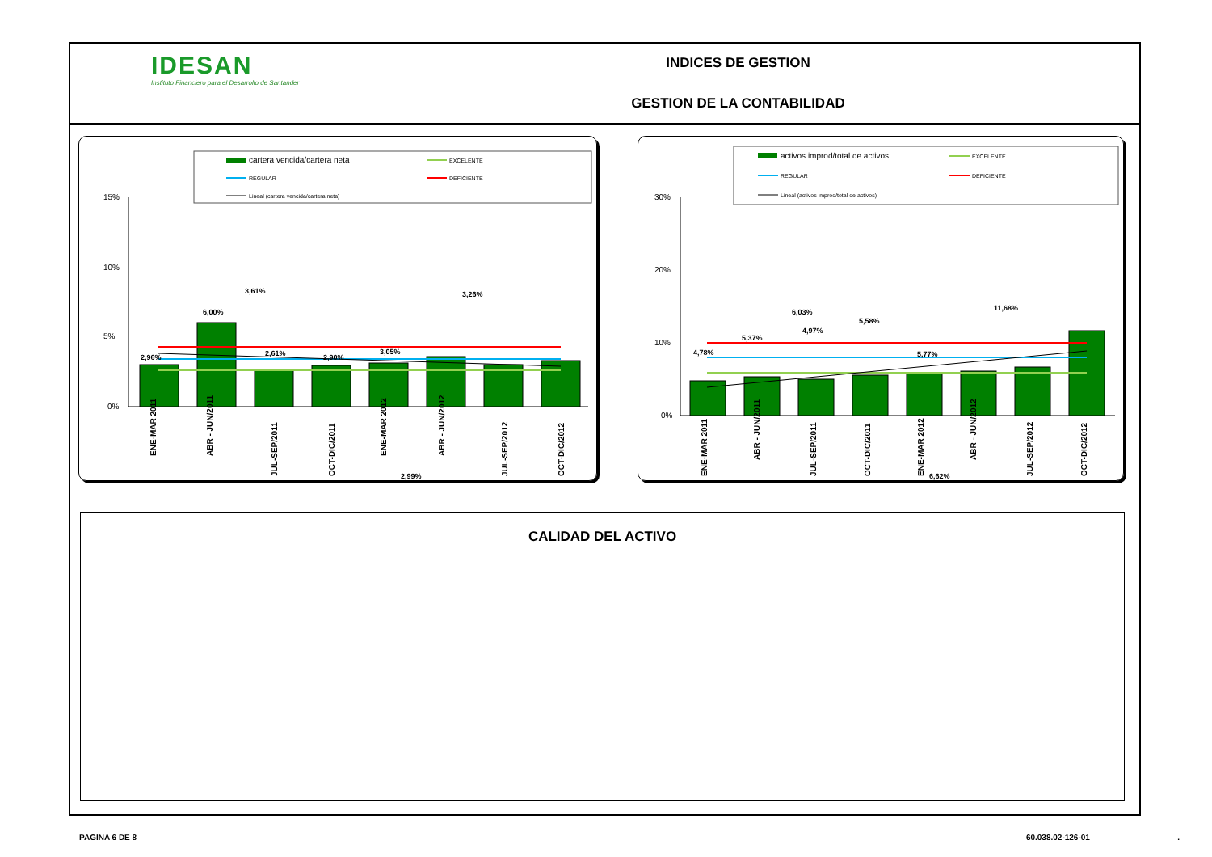IDESAN
Instituto Financiero para el Desarrollo de Santander
INDICES DE GESTION
GESTION DE LA CONTABILIDAD
cartera vencida/cartera neta
EXCELENTE
REGULAR
DEFICIENTE
Lineal (cartera vencida/cartera neta)
15%
10%
5%
0%
2,96%
6,00%
3,61%
2,61%
2,90%
3,05%
3,26%
2,99%
ENE-MAR 2011
ABR - JUN/2011
JUL-SEP/2011
OCT-DIC/2011
ENE-MAR 2012
ABR - JUN/2012
JUL-SEP/2012
OCT-DIC/2012
activos improd/total de activos
EXCELENTE
REGULAR
DEFICIENTE
Lineal (activos improd/total de activos)
30%
20%
10%
0%
4,78%
5,37%
6,03%
4,97%
5,58%
5,77%
11,68%
6,62%
ENE-MAR 2011
ABR - JUN/2011
JUL-SEP/2011
OCT-DIC/2011
ENE-MAR 2012
ABR - JUN/2012
JUL-SEP/2012
OCT-DIC/2012
CALIDAD DEL ACTIVO
PAGINA 6 DE 8 60.038.02-126-01 .